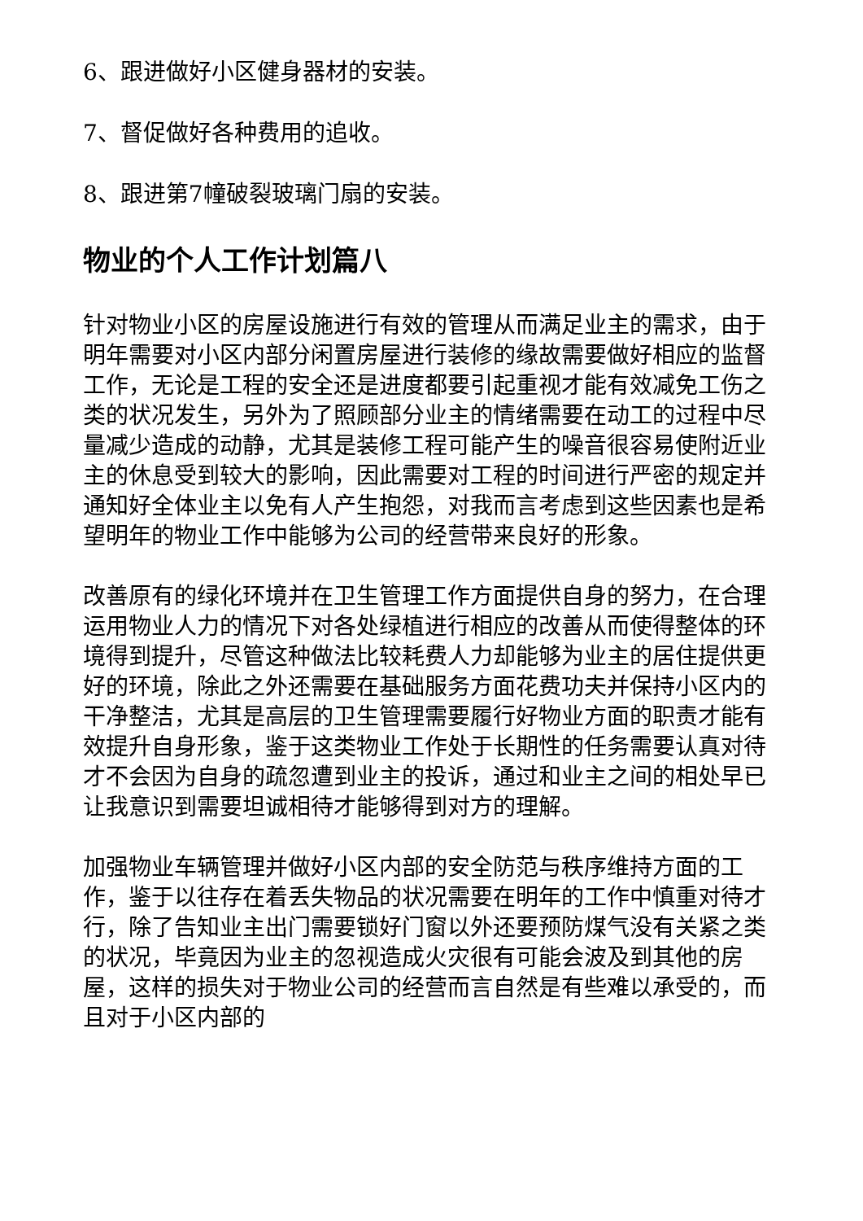6、跟进做好小区健身器材的安装。
7、督促做好各种费用的追收。
8、跟进第7幢破裂玻璃门扇的安装。
物业的个人工作计划篇八
针对物业小区的房屋设施进行有效的管理从而满足业主的需求，由于明年需要对小区内部分闲置房屋进行装修的缘故需要做好相应的监督工作，无论是工程的安全还是进度都要引起重视才能有效减免工伤之类的状况发生，另外为了照顾部分业主的情绪需要在动工的过程中尽量减少造成的动静，尤其是装修工程可能产生的噪音很容易使附近业主的休息受到较大的影响，因此需要对工程的时间进行严密的规定并通知好全体业主以免有人产生抱怨，对我而言考虑到这些因素也是希望明年的物业工作中能够为公司的经营带来良好的形象。
改善原有的绿化环境并在卫生管理工作方面提供自身的努力，在合理运用物业人力的情况下对各处绿植进行相应的改善从而使得整体的环境得到提升，尽管这种做法比较耗费人力却能够为业主的居住提供更好的环境，除此之外还需要在基础服务方面花费功夫并保持小区内的干净整洁，尤其是高层的卫生管理需要履行好物业方面的职责才能有效提升自身形象，鉴于这类物业工作处于长期性的任务需要认真对待才不会因为自身的疏忽遭到业主的投诉，通过和业主之间的相处早已让我意识到需要坦诚相待才能够得到对方的理解。
加强物业车辆管理并做好小区内部的安全防范与秩序维持方面的工作，鉴于以往存在着丢失物品的状况需要在明年的工作中慎重对待才行，除了告知业主出门需要锁好门窗以外还要预防煤气没有关紧之类的状况，毕竟因为业主的忽视造成火灾很有可能会波及到其他的房屋，这样的损失对于物业公司的经营而言自然是有些难以承受的，而且对于小区内部的